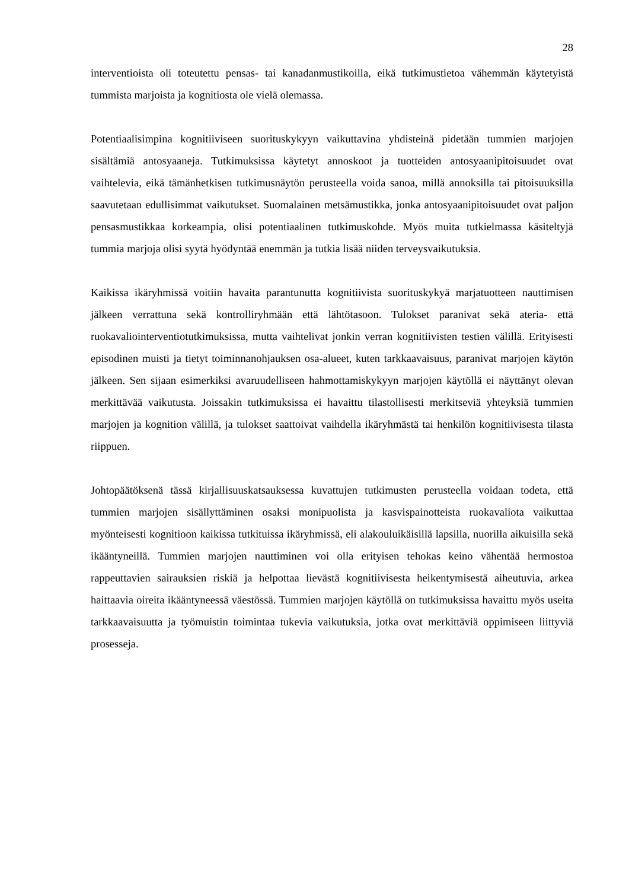28
interventioista oli toteutettu pensas- tai kanadanmustikoilla, eikä tutkimustietoa vähemmän käytetyistä tummista marjoista ja kognitiosta ole vielä olemassa.
Potentiaalisimpina kognitiiviseen suorituskykyyn vaikuttavina yhdisteinä pidetään tummien marjojen sisältämiä antosyaaneja. Tutkimuksissa käytetyt annoskoot ja tuotteiden antosyaanipitoisuudet ovat vaihtelevia, eikä tämänhetkisen tutkimusnäytön perusteella voida sanoa, millä annoksilla tai pitoisuuksilla saavutetaan edullisimmat vaikutukset. Suomalainen metsämustikka, jonka antosyaanipitoisuudet ovat paljon pensasmustikkaa korkeampia, olisi potentiaalinen tutkimuskohde. Myös muita tutkielmassa käsiteltyjä tummia marjoja olisi syytä hyödyntää enemmän ja tutkia lisää niiden terveysvaikutuksia.
Kaikissa ikäryhmissä voitiin havaita parantunutta kognitiivista suorituskykyä marjatuotteen nauttimisen jälkeen verrattuna sekä kontrolliryhmään että lähtötasoon. Tulokset paranivat sekä ateria- että ruokavaliointerventiotutkimuksissa, mutta vaihtelivat jonkin verran kognitiivisten testien välillä. Erityisesti episodinen muisti ja tietyt toiminnanohjauksen osa-alueet, kuten tarkkaavaisuus, paranivat marjojen käytön jälkeen. Sen sijaan esimerkiksi avaruudelliseen hahmottamiskykyyn marjojen käytöllä ei näyttänyt olevan merkittävää vaikutusta. Joissakin tutkimuksissa ei havaittu tilastollisesti merkitseviä yhteyksiä tummien marjojen ja kognition välillä, ja tulokset saattoivat vaihdella ikäryhmästä tai henkilön kognitiivisesta tilasta riippuen.
Johtopäätöksenä tässä kirjallisuuskatsauksessa kuvattujen tutkimusten perusteella voidaan todeta, että tummien marjojen sisällyttäminen osaksi monipuolista ja kasvispainotteista ruokavaliota vaikuttaa myönteisesti kognitioon kaikissa tutkituissa ikäryhmissä, eli alakouluikäisillä lapsilla, nuorilla aikuisilla sekä ikääntyneillä. Tummien marjojen nauttiminen voi olla erityisen tehokas keino vähentää hermostoa rappeuttavien sairauksien riskiä ja helpottaa lievästä kognitiivisesta heikentymisestä aiheutuvia, arkea haittaavia oireita ikääntyneessä väestössä. Tummien marjojen käytöllä on tutkimuksissa havaittu myös useita tarkkaavaisuutta ja työmuistin toimintaa tukevia vaikutuksia, jotka ovat merkittäviä oppimiseen liittyviä prosesseja.